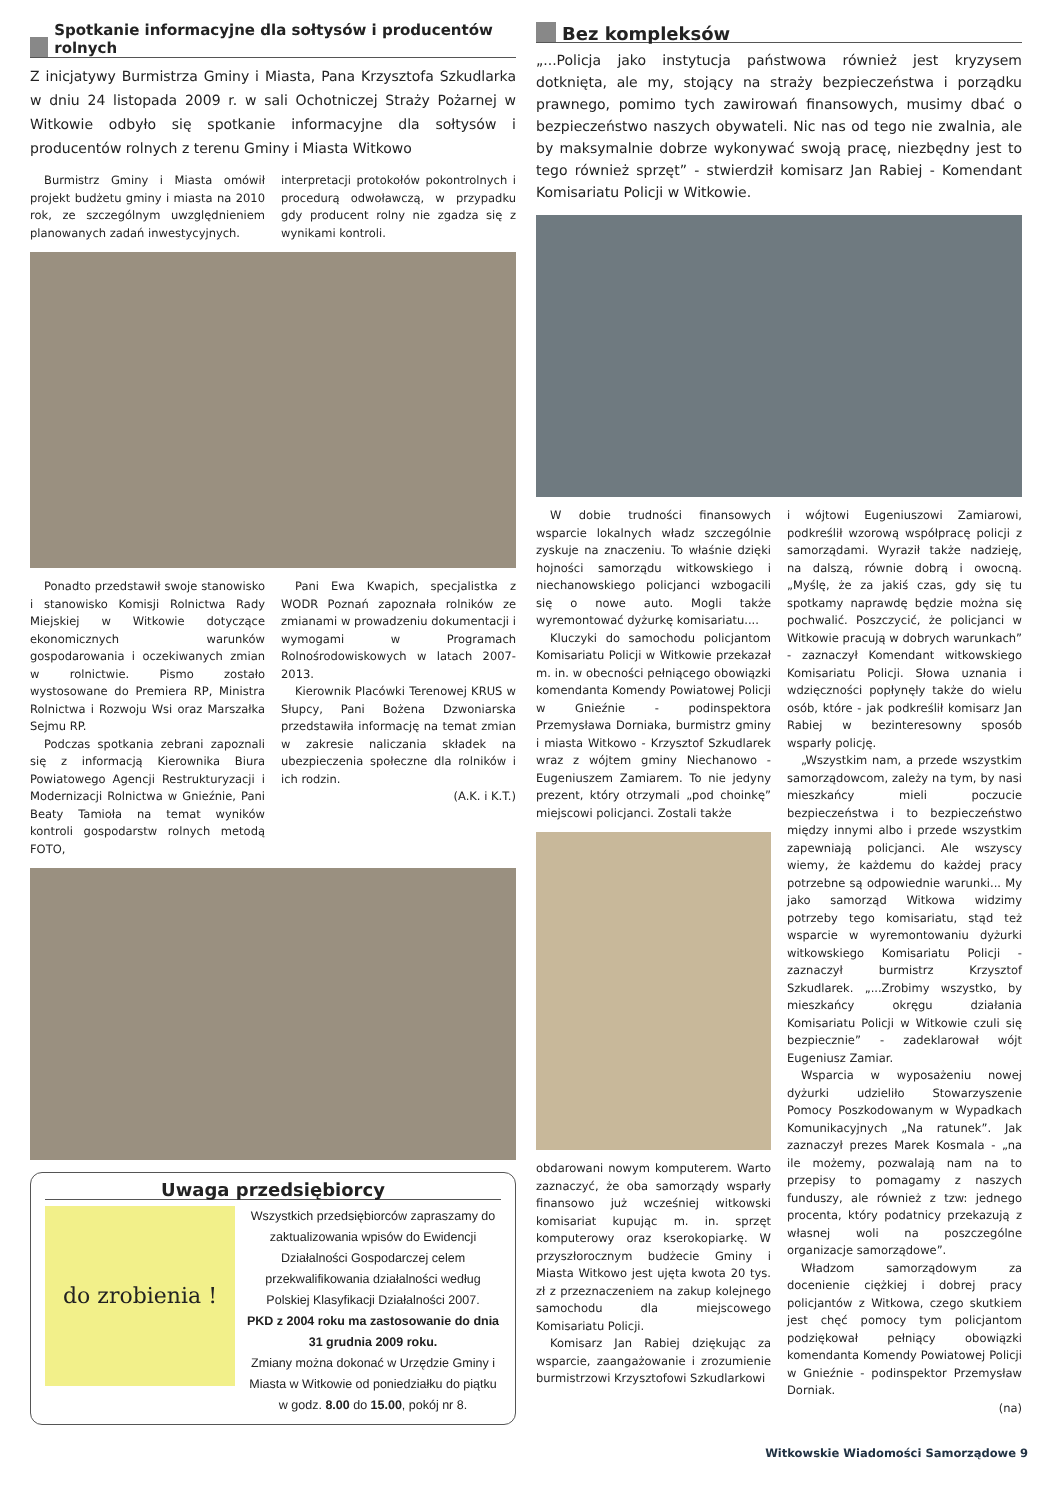Spotkanie informacyjne dla sołtysów i producentów rolnych
Z inicjatywy Burmistrza Gminy i Miasta, Pana Krzysztofa Szkudlarka w dniu 24 listopada 2009 r. w sali Ochotniczej Straży Pożarnej w Witkowie odbyło się spotkanie informacyjne dla sołtysów i producentów rolnych z terenu Gminy i Miasta Witkowo
Burmistrz Gminy i Miasta omówił projekt budżetu gminy i miasta na 2010 rok, ze szczególnym uwzględnieniem planowanych zadań inwestycyjnych.
interpretacji protokołów pokontrolnych i procedurą odwoławczą, w przypadku gdy producent rolny nie zgadza się z wynikami kontroli.
Ponadto przedstawił swoje stanowisko i stanowisko Komisji Rolnictwa Rady Miejskiej w Witkowie dotyczące ekonomicznych warunków gospodarowania i oczekiwanych zmian w rolnictwie. Pismo zostało wystosowane do Premiera RP, Ministra Rolnictwa i Rozwoju Wsi oraz Marszałka Sejmu RP.
Podczas spotkania zebrani zapoznali się z informacją Kierownika Biura Powiatowego Agencji Restrukturyzacji i Modernizacji Rolnictwa w Gnieźnie, Pani Beaty Tamioła na temat wyników kontroli gospodarstw rolnych metodą FOTO,
Pani Ewa Kwapich, specjalistka z WODR Poznań zapoznała rolników ze zmianami w prowadzeniu dokumentacji i wymogami w Programach Rolnośrodowiskowych w latach 2007-2013.
Kierownik Placówki Terenowej KRUS w Słupcy, Pani Bożena Dzwoniarska przedstawiła informację na temat zmian w zakresie naliczania składek na ubezpieczenia społeczne dla rolników i ich rodzin.
(A.K. i K.T.)
Uwaga przedsiębiorcy
do zrobienia !
Wszystkich przedsiębiorców zapraszamy do zaktualizowania wpisów do Ewidencji Działalności Gospodarczej celem przekwalifikowania działalności według Polskiej Klasyfikacji Działalności 2007.
PKD z 2004 roku ma zastosowanie do dnia 31 grudnia 2009 roku.
Zmiany można dokonać w Urzędzie Gminy i Miasta w Witkowie od poniedziałku do piątku w godz. 8.00 do 15.00, pokój nr 8.
Bez kompleksów
„...Policja jako instytucja państwowa również jest kryzysem dotknięta, ale my, stojący na straży bezpieczeństwa i porządku prawnego, pomimo tych zawirowań finansowych, musimy dbać o bezpieczeństwo naszych obywateli. Nic nas od tego nie zwalnia, ale by maksymalnie dobrze wykonywać swoją pracę, niezbędny jest to tego również sprzęt” - stwierdził komisarz Jan Rabiej - Komendant Komisariatu Policji w Witkowie.
W dobie trudności finansowych wsparcie lokalnych władz szczególnie zyskuje na znaczeniu. To właśnie dzięki hojności samorządu witkowskiego i niechanowskiego policjanci wzbogacili się o nowe auto. Mogli także wyremontować dyżurkę komisariatu....
Kluczyki do samochodu policjantom Komisariatu Policji w Witkowie przekazał m. in. w obecności pełniącego obowiązki komendanta Komendy Powiatowej Policji w Gnieźnie - podinspektora Przemysława Dorniaka, burmistrz gminy i miasta Witkowo - Krzysztof Szkudlarek wraz z wójtem gminy Niechanowo - Eugeniuszem Zamiarem. To nie jedyny prezent, który otrzymali „pod choinkę” miejscowi policjanci. Zostali także
obdarowani nowym komputerem. Warto zaznaczyć, że oba samorządy wsparły finansowo już wcześniej witkowski komisariat kupując m. in. sprzęt komputerowy oraz kserokopiarkę. W przyszłorocznym budżecie Gminy i Miasta Witkowo jest ujęta kwota 20 tys. zł z przeznaczeniem na zakup kolejnego samochodu dla miejscowego Komisariatu Policji.
Komisarz Jan Rabiej dziękując za wsparcie, zaangażowanie i zrozumienie burmistrzowi Krzysztofowi Szkudlarkowi
i wójtowi Eugeniuszowi Zamiarowi, podkreślił wzorową współpracę policji z samorządami. Wyraził także nadzieję, na dalszą, równie dobrą i owocną. „Myślę, że za jakiś czas, gdy się tu spotkamy naprawdę będzie można się pochwalić. Poszczycić, że policjanci w Witkowie pracują w dobrych warunkach” - zaznaczył Komendant witkowskiego Komisariatu Policji. Słowa uznania i wdzięczności popłynęły także do wielu osób, które - jak podkreślił komisarz Jan Rabiej w bezinteresowny sposób wsparły policję.
„Wszystkim nam, a przede wszystkim samorządowcom, zależy na tym, by nasi mieszkańcy mieli poczucie bezpieczeństwa i to bezpieczeństwo między innymi albo i przede wszystkim zapewniają policjanci. Ale wszyscy wiemy, że każdemu do każdej pracy potrzebne są odpowiednie warunki... My jako samorząd Witkowa widzimy potrzeby tego komisariatu, stąd też wsparcie w wyremontowaniu dyżurki witkowskiego Komisariatu Policji - zaznaczył burmistrz Krzysztof Szkudlarek. „...Zrobimy wszystko, by mieszkańcy okręgu działania Komisariatu Policji w Witkowie czuli się bezpiecznie” - zadeklarował wójt Eugeniusz Zamiar.
Wsparcia w wyposażeniu nowej dyżurki udzieliło Stowarzyszenie Pomocy Poszkodowanym w Wypadkach Komunikacyjnych „Na ratunek”. Jak zaznaczył prezes Marek Kosmala - „na ile możemy, pozwalają nam na to przepisy to pomagamy z naszych funduszy, ale również z tzw: jednego procenta, który podatnicy przekazują z własnej woli na poszczególne organizacje samorządowe”.
Władzom samorządowym za docenienie ciężkiej i dobrej pracy policjantów z Witkowa, czego skutkiem jest chęć pomocy tym policjantom podziękował pełniący obowiązki komendanta Komendy Powiatowej Policji w Gnieźnie - podinspektor Przemysław Dorniak.
(na)
Witkowskie Wiadomości Samorządowe 9